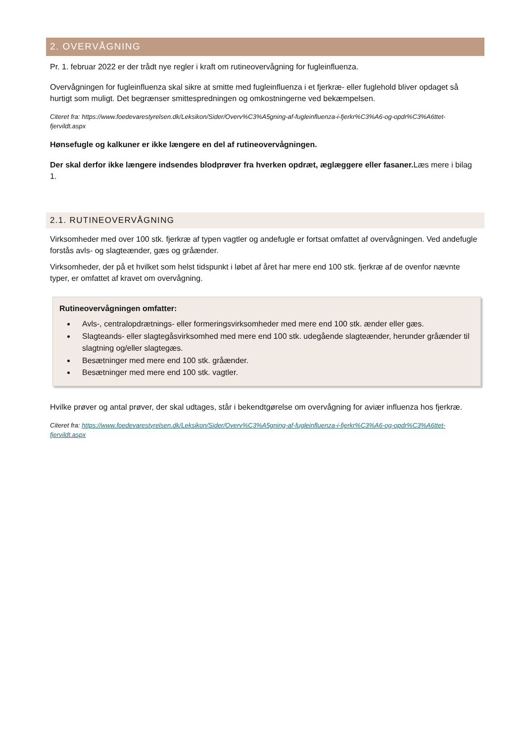2. OVERVÅGNING
Pr. 1. februar 2022 er der trådt nye regler i kraft om rutineovervågning for fugleinfluenza.
Overvågningen for fugleinfluenza skal sikre at smitte med fugleinfluenza i et fjerkræ- eller fuglehold bliver opdaget så hurtigt som muligt. Det begrænser smittespredningen og omkostningerne ved bekæmpelsen.
Citeret fra: https://www.foedevarestyrelsen.dk/Leksikon/Sider/Overv%C3%A5gning-af-fugleinfluenza-i-fjerkr%C3%A6-og-opdr%C3%A6ttet-fjervildt.aspx
Hønsefugle og kalkuner er ikke længere en del af rutineovervågningen.
Der skal derfor ikke længere indsendes blodprøver fra hverken opdræt, æglæggere eller fasaner. Læs mere i bilag 1.
2.1. RUTINEOVERVÅGNING
Virksomheder med over 100 stk. fjerkræ af typen vagtler og andefugle er fortsat omfattet af overvågningen. Ved andefugle forstås avls- og slagteænder, gæs og gråænder.
Virksomheder, der på et hvilket som helst tidspunkt i løbet af året har mere end 100 stk. fjerkræ af de ovenfor nævnte typer, er omfattet af kravet om overvågning.
Rutineovervågningen omfatter:
Avls-, centralopdrætnings- eller formeringsvirksomheder med mere end 100 stk. ænder eller gæs.
Slagteands- eller slagtegåsvirksomhed med mere end 100 stk. udegående slagteænder, herunder gråænder til slagtning og/eller slagtegæs.
Besætninger med mere end 100 stk. gråænder.
Besætninger med mere end 100 stk. vagtler.
Hvilke prøver og antal prøver, der skal udtages, står i bekendtgørelse om overvågning for aviær influenza hos fjerkræ.
Citeret fra: https://www.foedevarestyrelsen.dk/Leksikon/Sider/Overv%C3%A5gning-af-fugleinfluenza-i-fjerkr%C3%A6-og-opdr%C3%A6ttet-fjervildt.aspx